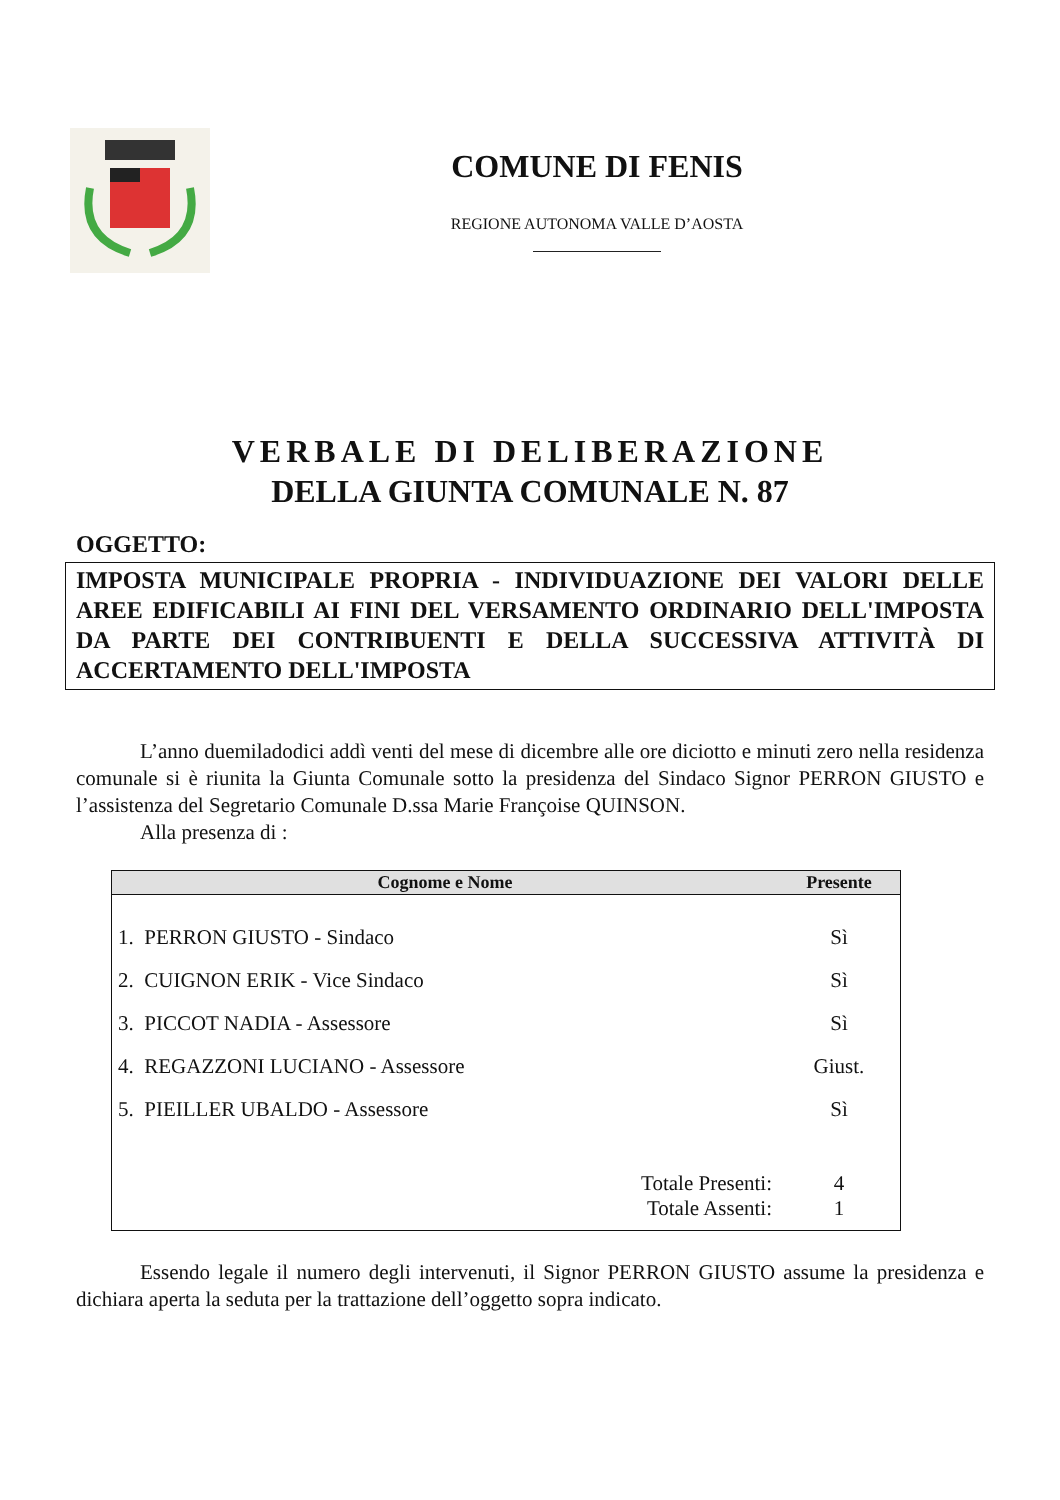COMUNE DI FENIS
REGIONE AUTONOMA VALLE D’AOSTA
VERBALE DI DELIBERAZIONE
DELLA GIUNTA COMUNALE N. 87
OGGETTO:
IMPOSTA MUNICIPALE PROPRIA - INDIVIDUAZIONE DEI VALORI DELLE AREE EDIFICABILI AI FINI DEL VERSAMENTO ORDINARIO DELL'IMPOSTA DA PARTE DEI CONTRIBUENTI E DELLA SUCCESSIVA ATTIVITÀ DI ACCERTAMENTO DELL'IMPOSTA
L’anno duemiladodici addì venti del mese di dicembre alle ore diciotto e minuti zero nella residenza comunale si è riunita la Giunta Comunale sotto la presidenza del Sindaco Signor PERRON GIUSTO e l’assistenza del Segretario Comunale D.ssa Marie Françoise QUINSON.
Alla presenza di :
| Cognome e Nome | Presente |
| --- | --- |
| 1. PERRON GIUSTO - Sindaco | Sì |
| 2. CUIGNON ERIK - Vice Sindaco | Sì |
| 3. PICCOT NADIA - Assessore | Sì |
| 4. REGAZZONI LUCIANO - Assessore | Giust. |
| 5. PIEILLER UBALDO - Assessore | Sì |
| Totale Presenti: | 4 |
| Totale Assenti: | 1 |
Essendo legale il numero degli intervenuti, il Signor PERRON GIUSTO assume la presidenza e dichiara aperta la seduta per la trattazione dell’oggetto sopra indicato.